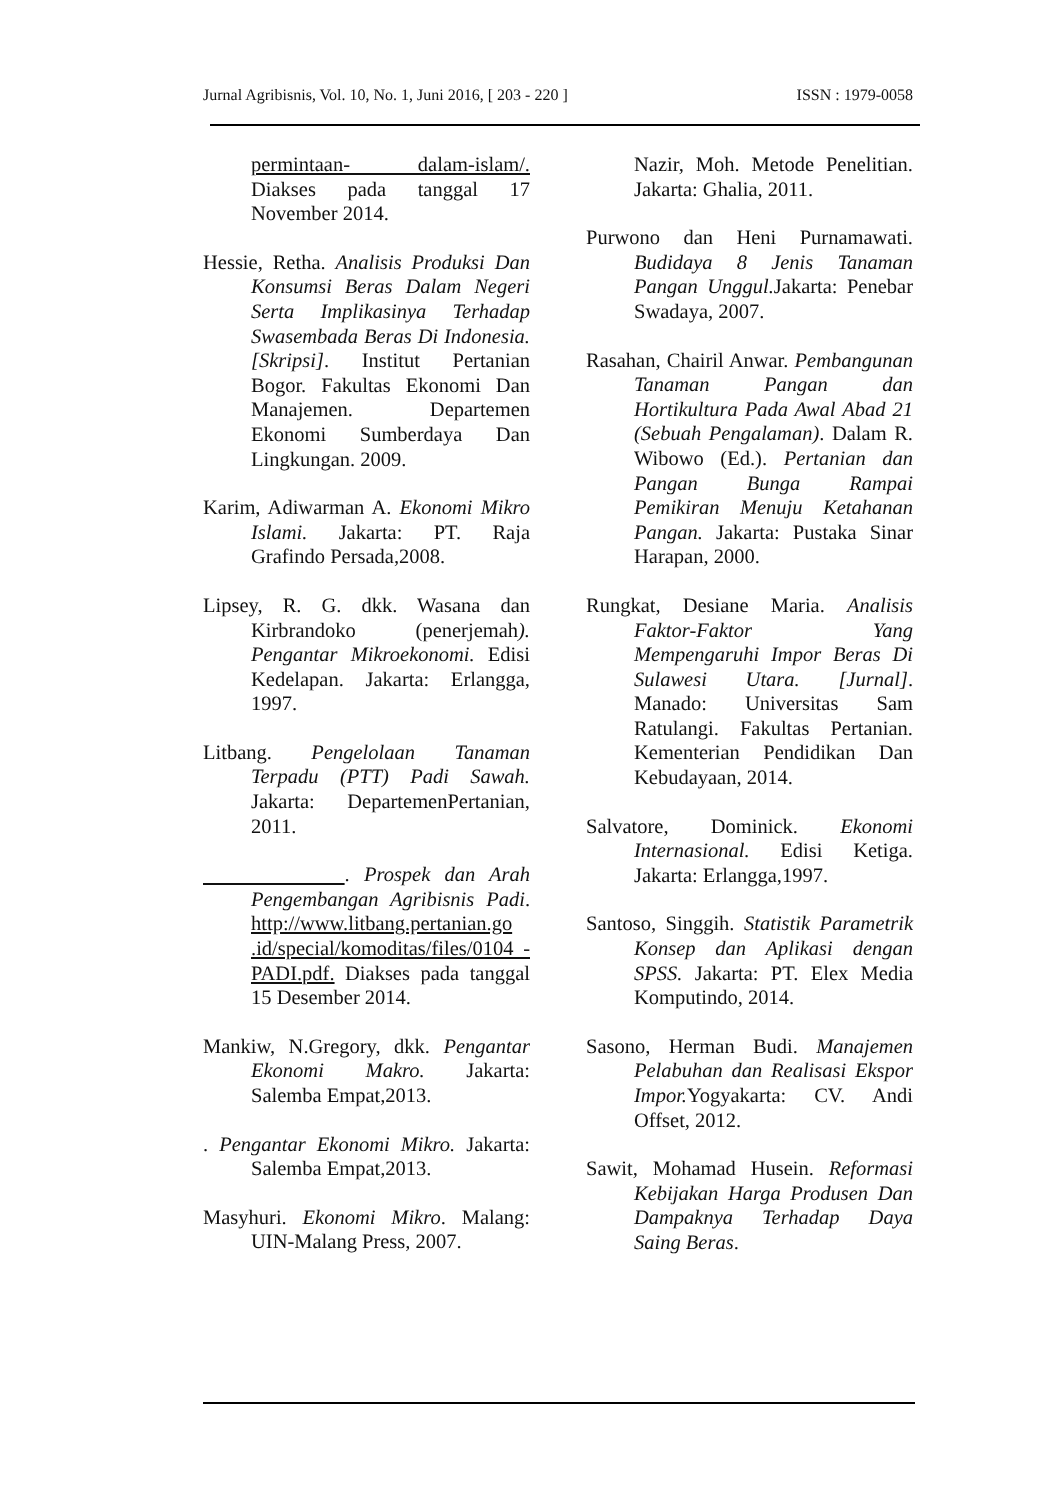Jurnal Agribisnis, Vol. 10, No. 1, Juni 2016, [ 203 - 220 ] ISSN : 1979-0058
permintaan- dalam-islam/. Diakses pada tanggal 17 November 2014.
Hessie, Retha. Analisis Produksi Dan Konsumsi Beras Dalam Negeri Serta Implikasinya Terhadap Swasembada Beras Di Indonesia. [Skripsi]. Institut Pertanian Bogor. Fakultas Ekonomi Dan Manajemen. Departemen Ekonomi Sumberdaya Dan Lingkungan. 2009.
Karim, Adiwarman A. Ekonomi Mikro Islami. Jakarta: PT. Raja Grafindo Persada,2008.
Lipsey, R. G. dkk. Wasana dan Kirbrandoko (penerjemah). Pengantar Mikroekonomi. Edisi Kedelapan. Jakarta: Erlangga, 1997.
Litbang. Pengelolaan Tanaman Terpadu (PTT) Padi Sawah. Jakarta: DepartemenPertanian, 2011.
. Prospek dan Arah Pengembangan Agribisnis Padi. http://www.litbang.pertanian.go .id/special/komoditas/files/0104 -PADI.pdf. Diakses pada tanggal 15 Desember 2014.
Mankiw, N.Gregory, dkk. Pengantar Ekonomi Makro. Jakarta: Salemba Empat,2013.
. Pengantar Ekonomi Mikro. Jakarta: Salemba Empat,2013.
Masyhuri. Ekonomi Mikro. Malang: UIN-Malang Press, 2007.
Nazir, Moh. Metode Penelitian. Jakarta: Ghalia, 2011.
Purwono dan Heni Purnamawati. Budidaya 8 Jenis Tanaman Pangan Unggul. Jakarta: Penebar Swadaya, 2007.
Rasahan, Chairil Anwar. Pembangunan Tanaman Pangan dan Hortikultura Pada Awal Abad 21 (Sebuah Pengalaman). Dalam R. Wibowo (Ed.). Pertanian dan Pangan Bunga Rampai Pemikiran Menuju Ketahanan Pangan. Jakarta: Pustaka Sinar Harapan, 2000.
Rungkat, Desiane Maria. Analisis Faktor-Faktor Yang Mempengaruhi Impor Beras Di Sulawesi Utara. [Jurnal]. Manado: Universitas Sam Ratulangi. Fakultas Pertanian. Kementerian Pendidikan Dan Kebudayaan, 2014.
Salvatore, Dominick. Ekonomi Internasional. Edisi Ketiga. Jakarta: Erlangga,1997.
Santoso, Singgih. Statistik Parametrik Konsep dan Aplikasi dengan SPSS. Jakarta: PT. Elex Media Komputindo, 2014.
Sasono, Herman Budi. Manajemen Pelabuhan dan Realisasi Ekspor Impor. Yogyakarta: CV. Andi Offset, 2012.
Sawit, Mohamad Husein. Reformasi Kebijakan Harga Produsen Dan Dampaknya Terhadap Daya Saing Beras.